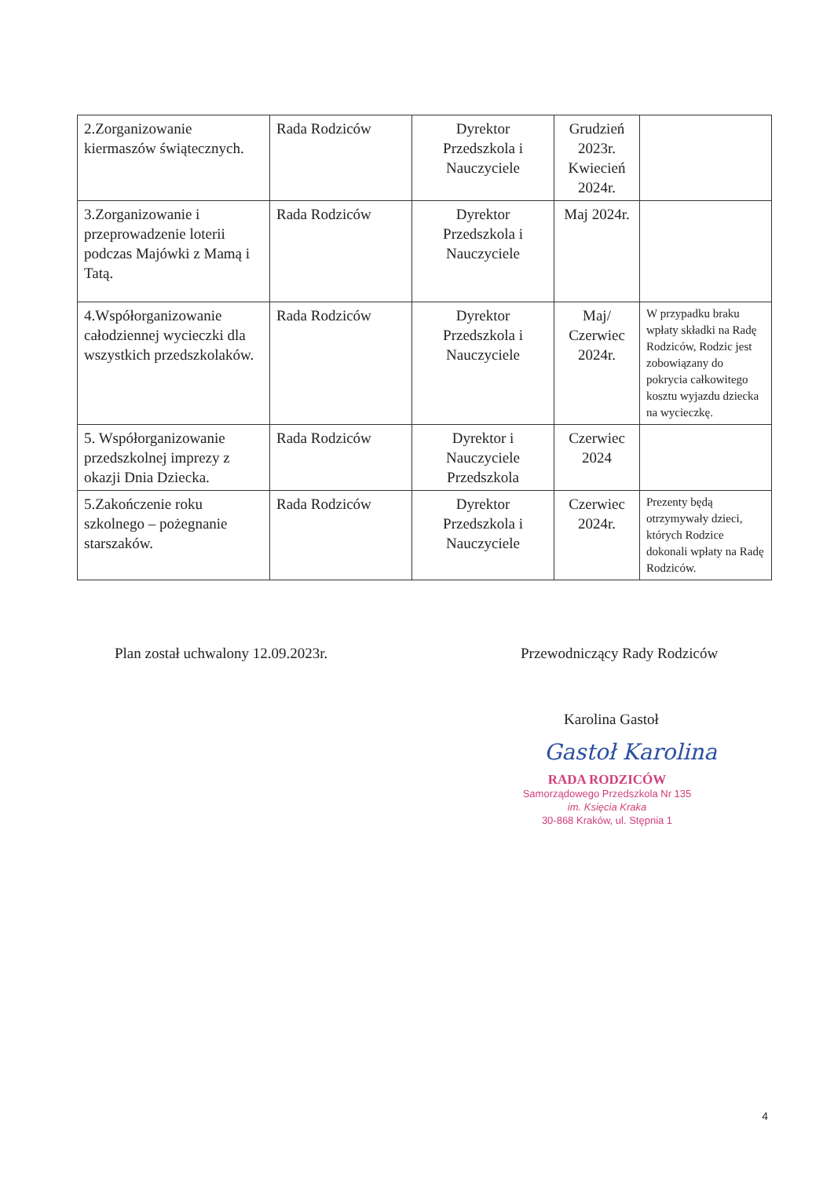| 2.Zorganizowanie kiermaszów świątecznych. | Rada Rodziców | Dyrektor Przedszkola i Nauczyciele | Grudzień 2023r. Kwiecień 2024r. | |
| 3.Zorganizowanie i przeprowadzenie loterii podczas Majówki z Mamą i Tatą. | Rada Rodziców | Dyrektor Przedszkola i Nauczyciele | Maj 2024r. | |
| 4.Współorganizowanie całodziennej wycieczki dla wszystkich przedszkolaków. | Rada Rodziców | Dyrektor Przedszkola i Nauczyciele | Maj/ Czerwiec 2024r. | W przypadku braku wpłaty składki na Radę Rodziców, Rodzic jest zobowiązany do pokrycia całkowitego kosztu wyjazdu dziecka na wycieczkę. |
| 5. Współorganizowanie przedszkolnej imprezy z okazji Dnia Dziecka. | Rada Rodziców | Dyrektor i Nauczyciele Przedszkola | Czerwiec 2024 | |
| 5.Zakończenie roku szkolnego – pożegnanie starszaków. | Rada Rodziców | Dyrektor Przedszkola i Nauczyciele | Czerwiec 2024r. | Prezenty będą otrzymywały dzieci, których Rodzice dokonali wpłaty na Radę Rodziców. |
Plan został uchwalony 12.09.2023r.
Przewodniczący Rady Rodziców
Karolina Gastoł
Gastoł Karolina
RADA RODZICÓW
Samorządowego Przedszkola Nr 135
im. Księcia Kraka
30-868 Kraków, ul. Stępnia 1
4